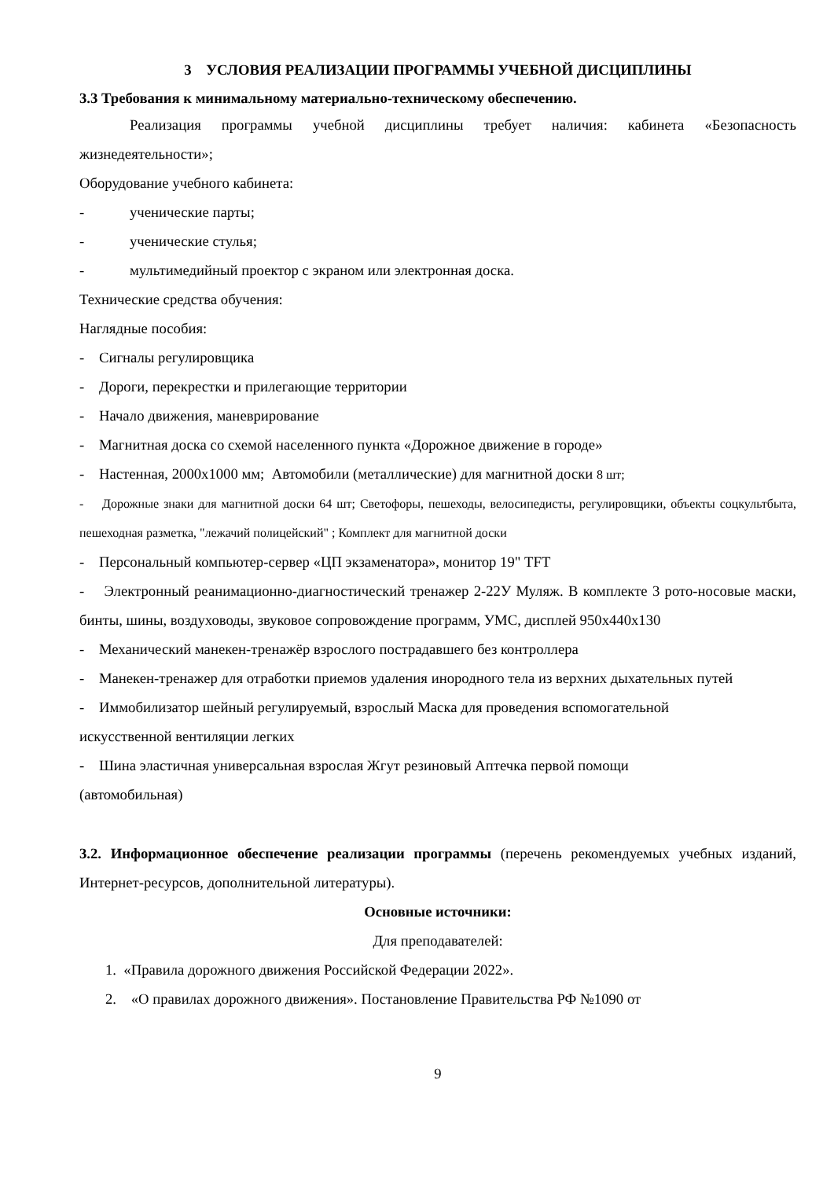3 УСЛОВИЯ РЕАЛИЗАЦИИ ПРОГРАММЫ УЧЕБНОЙ ДИСЦИПЛИНЫ
3.3 Требования к минимальному материально-техническому обеспечению.
Реализация программы учебной дисциплины требует наличия: кабинета «Безопасность жизнедеятельности»;
Оборудование учебного кабинета:
- ученические парты;
- ученические стулья;
- мультимедийный проектор с экраном или электронная доска.
Технические средства обучения:
Наглядные пособия:
- Сигналы регулировщика
- Дороги, перекрестки и прилегающие территории
- Начало движения, маневрирование
- Магнитная доска со схемой населенного пункта «Дорожное движение в городе»
- Настенная, 2000х1000 мм; Автомобили (металлические) для магнитной доски 8 шт;
- Дорожные знаки для магнитной доски 64 шт; Светофоры, пешеходы, велосипедисты, регулировщики, объекты соцкультбыта, пешеходная разметка, "лежачий полицейский" ; Комплект для магнитной доски
- Персональный компьютер-сервер «ЦП экзаменатора», монитор 19" TFT
- Электронный реанимационно-диагностический тренажер 2-22У Муляж. В комплекте 3 рото-носовые маски, бинты, шины, воздуховоды, звуковое сопровождение программ, УМС, дисплей 950х440х130
- Механический манекен-тренажёр взрослого пострадавшего без контроллера
- Манекен-тренажер для отработки приемов удаления инородного тела из верхних дыхательных путей
- Иммобилизатор шейный регулируемый, взрослый Маска для проведения вспомогательной
искусственной вентиляции легких
- Шина эластичная универсальная взрослая Жгут резиновый Аптечка первой помощи
(автомобильная)
3.2. Информационное обеспечение реализации программы (перечень рекомендуемых учебных изданий, Интернет-ресурсов, дополнительной литературы).
Основные источники:
Для преподавателей:
1. «Правила дорожного движения Российской Федерации 2022».
2. «О правилах дорожного движения». Постановление Правительства РФ №1090 от
9